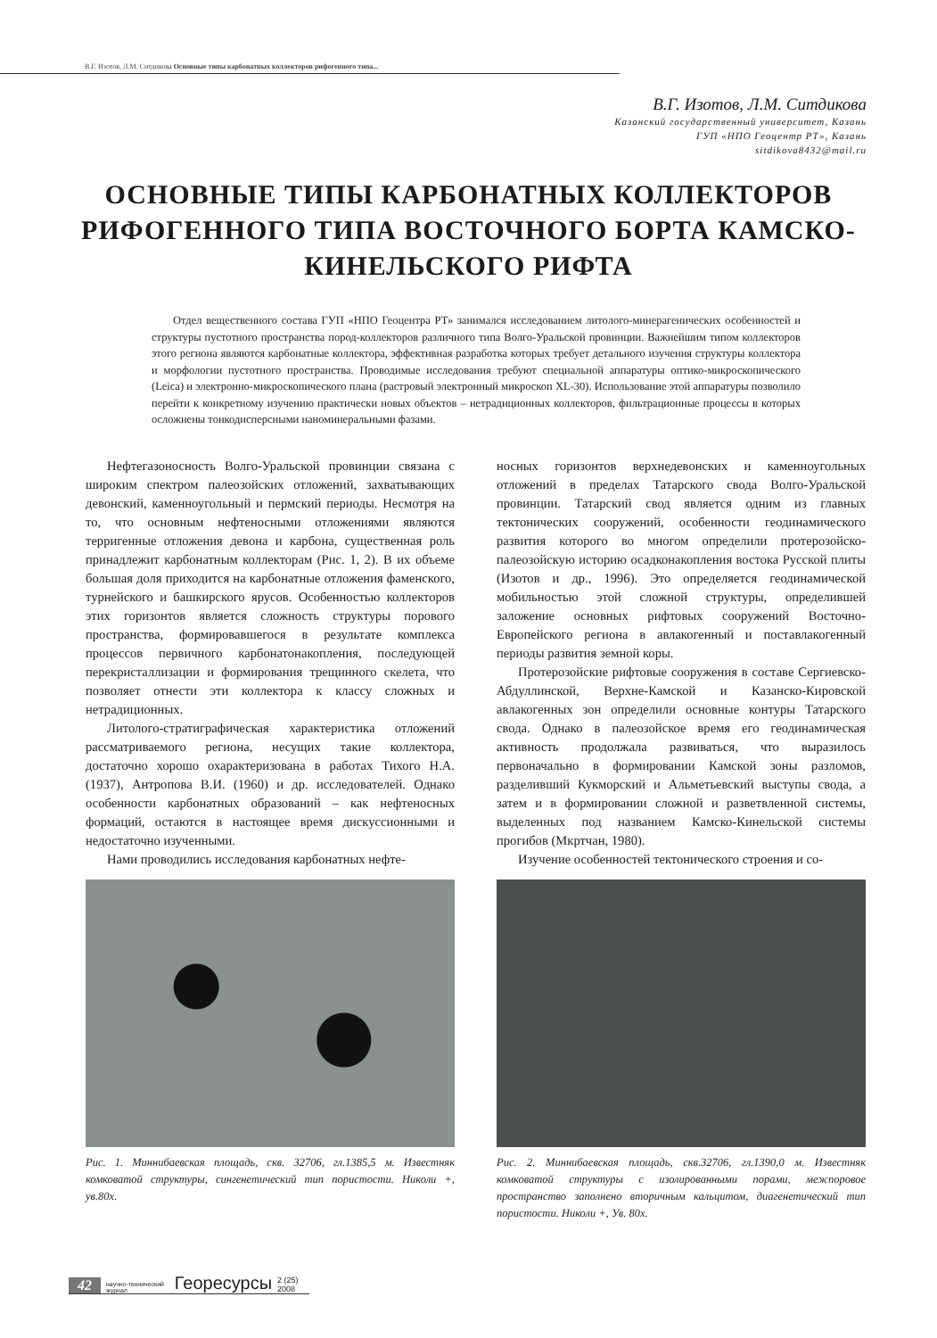В.Г. Изотов, Л.М. Ситдикова Основные типы карбонатных коллекторов рифогенного типа...
В.Г. Изотов, Л.М. Ситдикова
Казанский государственный университет, Казань
ГУП «НПО Геоцентр РТ», Казань
sitdikova8432@mail.ru
ОСНОВНЫЕ ТИПЫ КАРБОНАТНЫХ КОЛЛЕКТОРОВ РИФОГЕННОГО ТИПА ВОСТОЧНОГО БОРТА КАМСКО-КИНЕЛЬСКОГО РИФТА
Отдел вещественного состава ГУП «НПО Геоцентра РТ» занимался исследованием литолого-минерагенических особенностей и структуры пустотного пространства пород-коллекторов различного типа Волго-Уральской провинции. Важнейшим типом коллекторов этого региона являются карбонатные коллектора, эффективная разработка которых требует детального изучения структуры коллектора и морфологии пустотного пространства. Проводимые исследования требуют специальной аппаратуры оптико-микроскопического (Leica) и электронно-микроскопического плана (растровый электронный микроскоп XL-30). Использование этой аппаратуры позволило перейти к конкретному изучению практически новых объектов – нетрадиционных коллекторов, фильтрационные процессы в которых осложнены тонкодисперсными наноминеральными фазами.
Нефтегазоносность Волго-Уральской провинции связана с широким спектром палеозойских отложений, захватывающих девонский, каменноугольный и пермский периоды. Несмотря на то, что основным нефтеносными отложениями являются терригенные отложения девона и карбона, существенная роль принадлежит карбонатным коллекторам (Рис. 1, 2). В их объеме большая доля приходится на карбонатные отложения фаменского, турнейского и башкирского ярусов. Особенностью коллекторов этих горизонтов является сложность структуры порового пространства, формировавшегося в результате комплекса процессов первичного карбонатонакопления, последующей перекристаллизации и формирования трещинного скелета, что позволяет отнести эти коллектора к классу сложных и нетрадиционных.
Литолого-стратиграфическая характеристика отложений рассматриваемого региона, несущих такие коллектора, достаточно хорошо охарактеризована в работах Тихого Н.А. (1937), Антропова В.И. (1960) и др. исследователей. Однако особенности карбонатных образований – как нефтеносных формаций, остаются в настоящее время дискуссионными и недостаточно изученными.
Нами проводились исследования карбонатных нефте-
Рис. 1. Миннибаевская площадь, скв. 32706, гл.1385,5 м. Известняк комковатой структуры, сингенетический тип пористости. Николи +, ув.80х.
носных горизонтов верхнедевонских и каменноугольных отложений в пределах Татарского свода Волго-Уральской провинции. Татарский свод является одним из главных тектонических сооружений, особенности геодинамического развития которого во многом определили протерозойско-палеозойскую историю осадконакопления востока Русской плиты (Изотов и др., 1996). Это определяется геодинамической мобильностью этой сложной структуры, определившей заложение основных рифтовых сооружений Восточно-Европейского региона в авлакогенный и поставлакогенный периоды развития земной коры.
Протерозойские рифтовые сооружения в составе Сергиевско-Абдуллинской, Верхне-Камской и Казанско-Кировской авлакогенных зон определили основные контуры Татарского свода. Однако в палеозойское время его геодинамическая активность продолжала развиваться, что выразилось первоначально в формировании Камской зоны разломов, разделивший Кукморский и Альметьевский выступы свода, а затем и в формировании сложной и разветвленной системы, выделенных под названием Камско-Кинельской системы прогибов (Мкртчан, 1980).
Изучение особенностей тектонического строения и со-
Рис. 2. Миннибаевская площадь, скв.32706, гл.1390,0 м. Известняк комковатой структуры с изолированными порами, межпоровое пространство заполнено вторичным кальцитом, диагенетический тип пористости. Николи +, Ув. 80х.
42 научно-технический журнал Георесурсы 2 (25) 2008